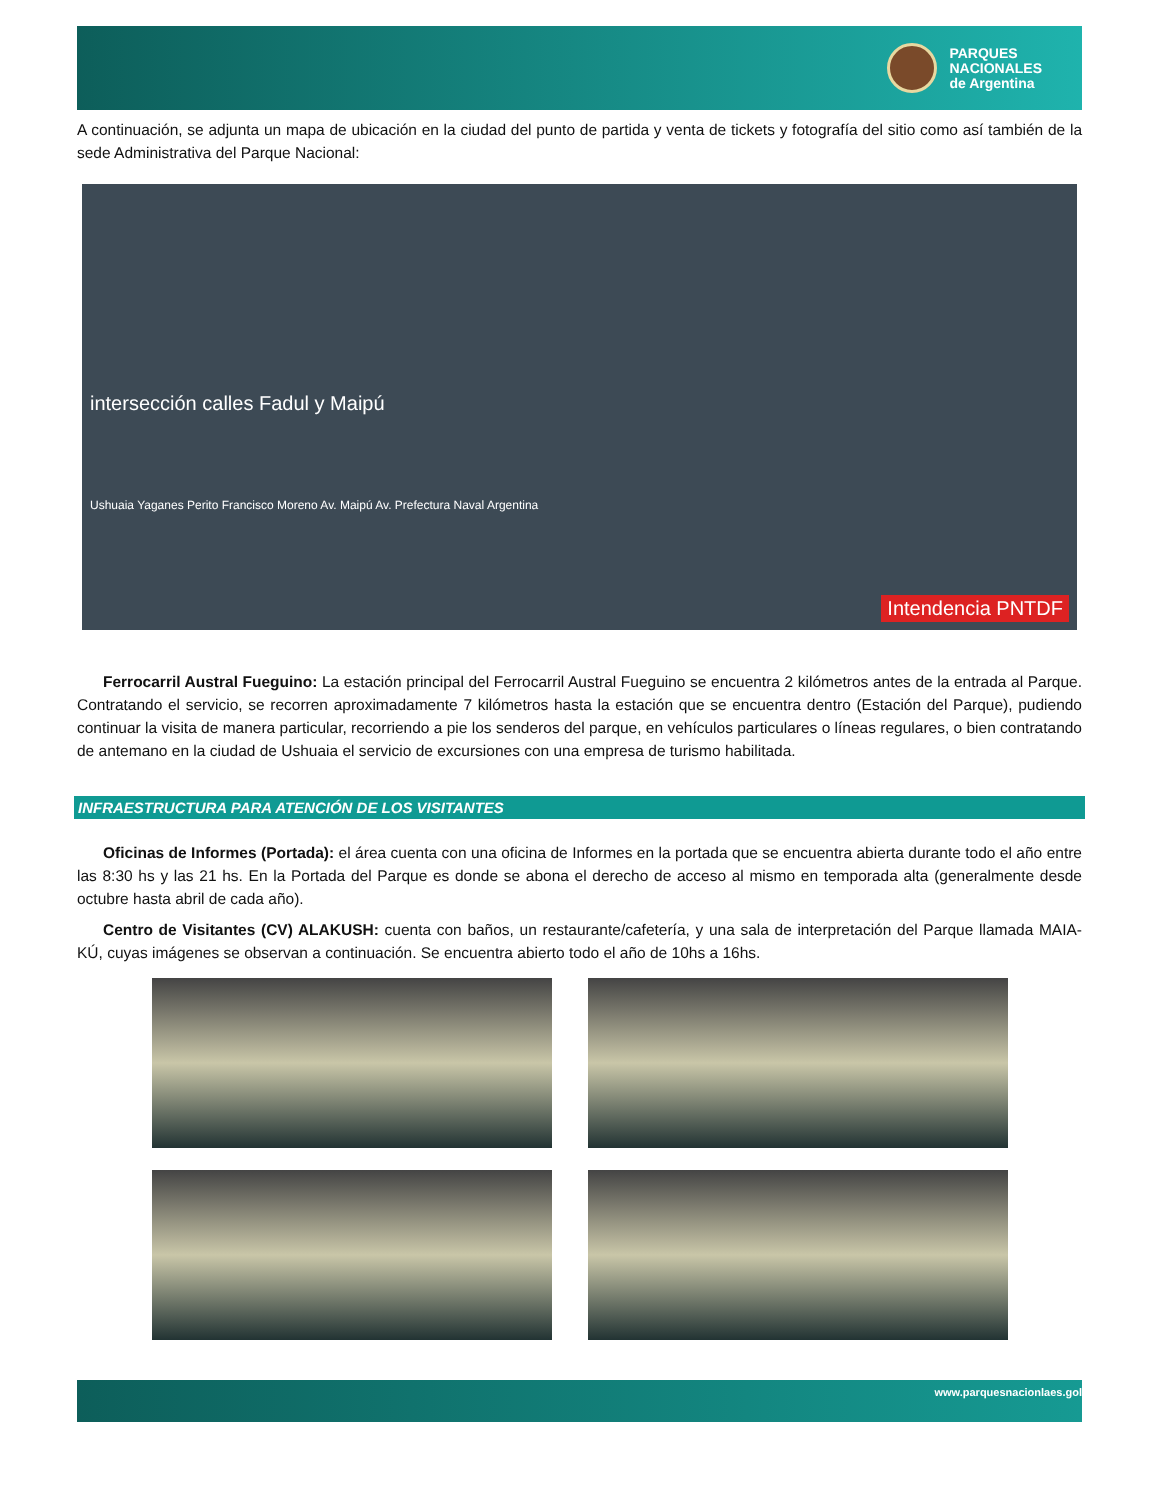PARQUES
NACIONALES
de Argentina
A continuación, se adjunta un mapa de ubicación en la ciudad del punto de partida y venta de tickets y fotografía del sitio como así también de la sede Administrativa del Parque Nacional:
intersección calles Fadul y Maipú
Ushuaia Yaganes Perito Francisco Moreno Av. Maipú Av. Prefectura Naval Argentina
Intendencia PNTDF
Ferrocarril Austral Fueguino: La estación principal del Ferrocarril Austral Fueguino se encuentra 2 kilómetros antes de la entrada al Parque. Contratando el servicio, se recorren aproximadamente 7 kilómetros hasta la estación que se encuentra dentro (Estación del Parque), pudiendo continuar la visita de manera particular, recorriendo a pie los senderos del parque, en vehículos particulares o líneas regulares, o bien contratando de antemano en la ciudad de Ushuaia el servicio de excursiones con una empresa de turismo habilitada.
INFRAESTRUCTURA PARA ATENCIÓN DE LOS VISITANTES
Oficinas de Informes (Portada): el área cuenta con una oficina de Informes en la portada que se encuentra abierta durante todo el año entre las 8:30 hs y las 21 hs. En la Portada del Parque es donde se abona el derecho de acceso al mismo en temporada alta (generalmente desde octubre hasta abril de cada año).
Centro de Visitantes (CV) ALAKUSH: cuenta con baños, un restaurante/cafetería, y una sala de interpretación del Parque llamada MAIA-KÚ, cuyas imágenes se observan a continuación. Se encuentra abierto todo el año de 10hs a 16hs.
www.parquesnacionlaes.gol